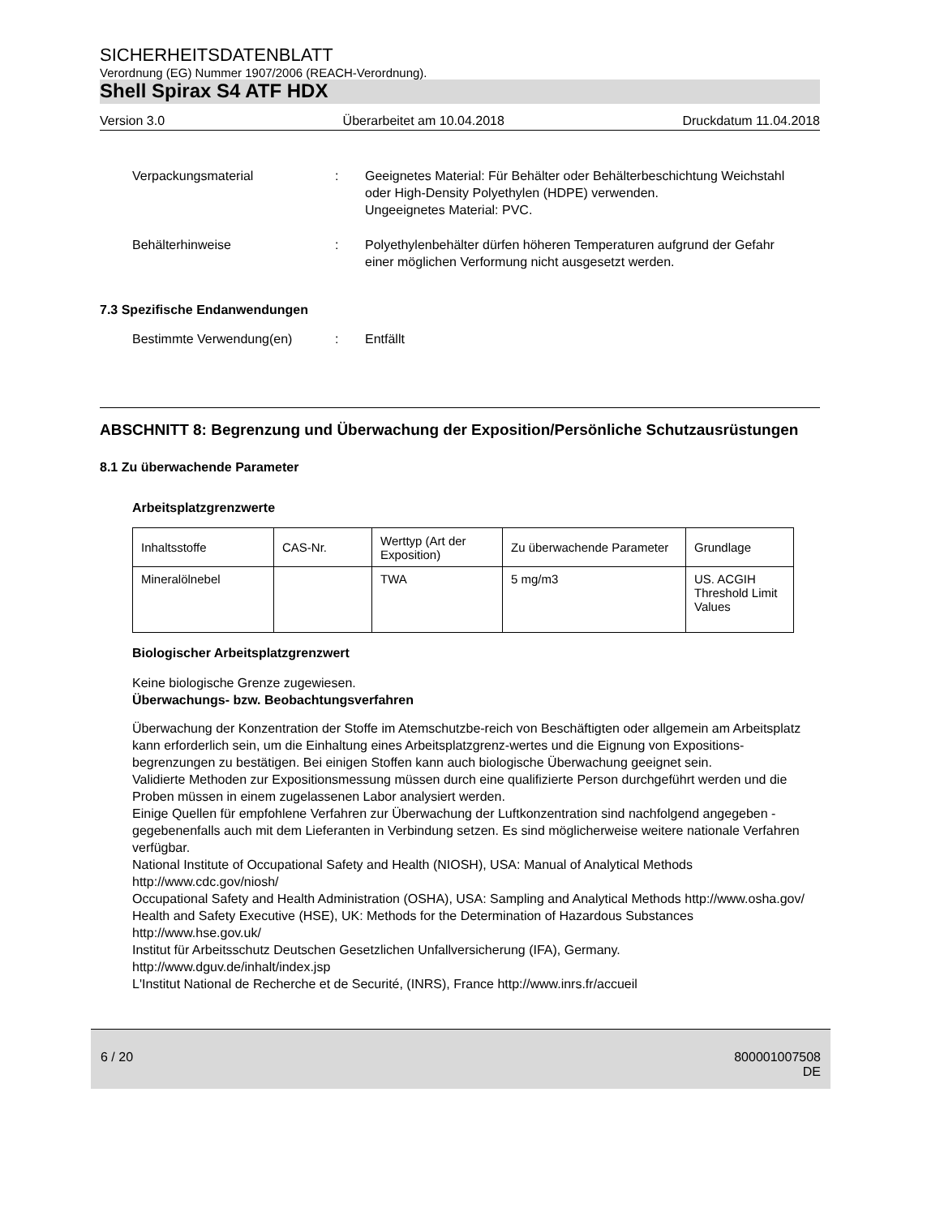SICHERHEITSDATENBLATT
Verordnung (EG) Nummer 1907/2006 (REACH-Verordnung).
Shell Spirax S4 ATF HDX
Version 3.0 Überarbeitet am 10.04.2018 Druckdatum 11.04.2018
Verpackungsmaterial : Geeignetes Material: Für Behälter oder Behälterbeschichtung Weichstahl oder High-Density Polyethylen (HDPE) verwenden.
Ungeeignetes Material: PVC.
Behälterhinweise : Polyethylenbehälter dürfen höheren Temperaturen aufgrund der Gefahr einer möglichen Verformung nicht ausgesetzt werden.
7.3 Spezifische Endanwendungen
Bestimmte Verwendung(en) : Entfällt
ABSCHNITT 8: Begrenzung und Überwachung der Exposition/Persönliche Schutzausrüstungen
8.1 Zu überwachende Parameter
Arbeitsplatzgrenzwerte
| Inhaltsstoffe | CAS-Nr. | Werttyp (Art der Exposition) | Zu überwachende Parameter | Grundlage |
| --- | --- | --- | --- | --- |
| Mineralölnebel | | TWA | 5 mg/m3 | US. ACGIH Threshold Limit Values |
Biologischer Arbeitsplatzgrenzwert
Keine biologische Grenze zugewiesen.
Überwachungs- bzw. Beobachtungsverfahren
Überwachung der Konzentration der Stoffe im Atemschutzbe-reich von Beschäftigten oder allgemein am Arbeitsplatz kann erforderlich sein, um die Einhaltung eines Arbeitsplatzgrenz-wertes und die Eignung von Expositions-begrenzungen zu bestätigen. Bei einigen Stoffen kann auch biologische Überwachung geeignet sein.
Validierte Methoden zur Expositionsmessung müssen durch eine qualifizierte Person durchgeführt werden und die Proben müssen in einem zugelassenen Labor analysiert werden.
Einige Quellen für empfohlene Verfahren zur Überwachung der Luftkonzentration sind nachfolgend angegeben - gegebenenfalls auch mit dem Lieferanten in Verbindung setzen. Es sind möglicherweise weitere nationale Verfahren verfügbar.
National Institute of Occupational Safety and Health (NIOSH), USA: Manual of Analytical Methods http://www.cdc.gov/niosh/
Occupational Safety and Health Administration (OSHA), USA: Sampling and Analytical Methods http://www.osha.gov/
Health and Safety Executive (HSE), UK: Methods for the Determination of Hazardous Substances http://www.hse.gov.uk/
Institut für Arbeitsschutz Deutschen Gesetzlichen Unfallversicherung (IFA), Germany.
http://www.dguv.de/inhalt/index.jsp
L'Institut National de Recherche et de Securité, (INRS), France http://www.inrs.fr/accueil
6 / 20 800001007508
DE